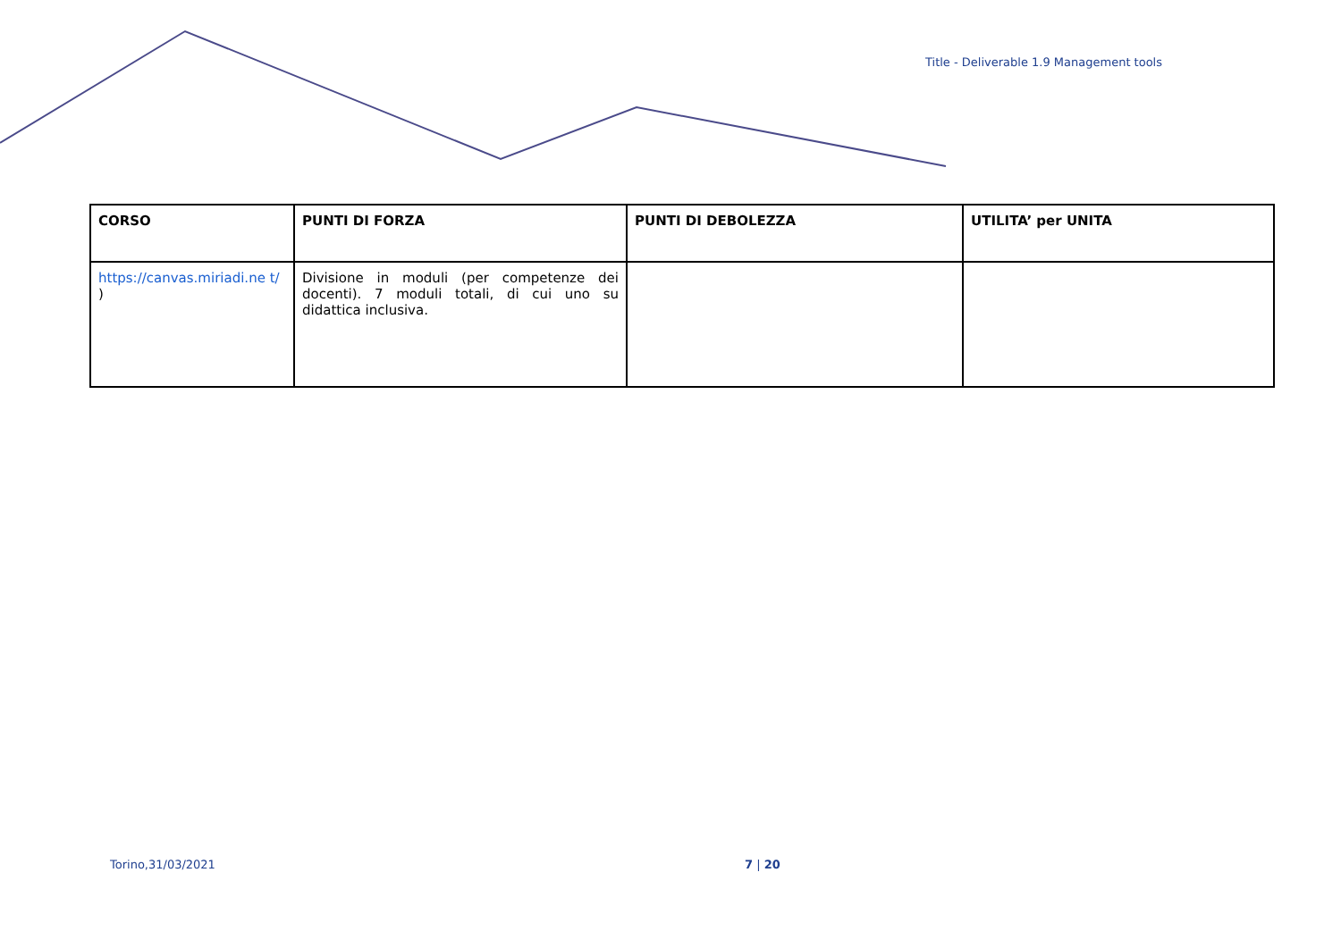Title - Deliverable 1.9 Management tools
| CORSO | PUNTI DI FORZA | PUNTI DI DEBOLEZZA | UTILITA’ per UNITA |
| --- | --- | --- | --- |
| https://canvas.miriadi.ne t/ ) | Divisione in moduli (per competenze dei docenti). 7 moduli totali, di cui uno su didattica inclusiva. | | |
Torino,31/03/2021 7 | 20